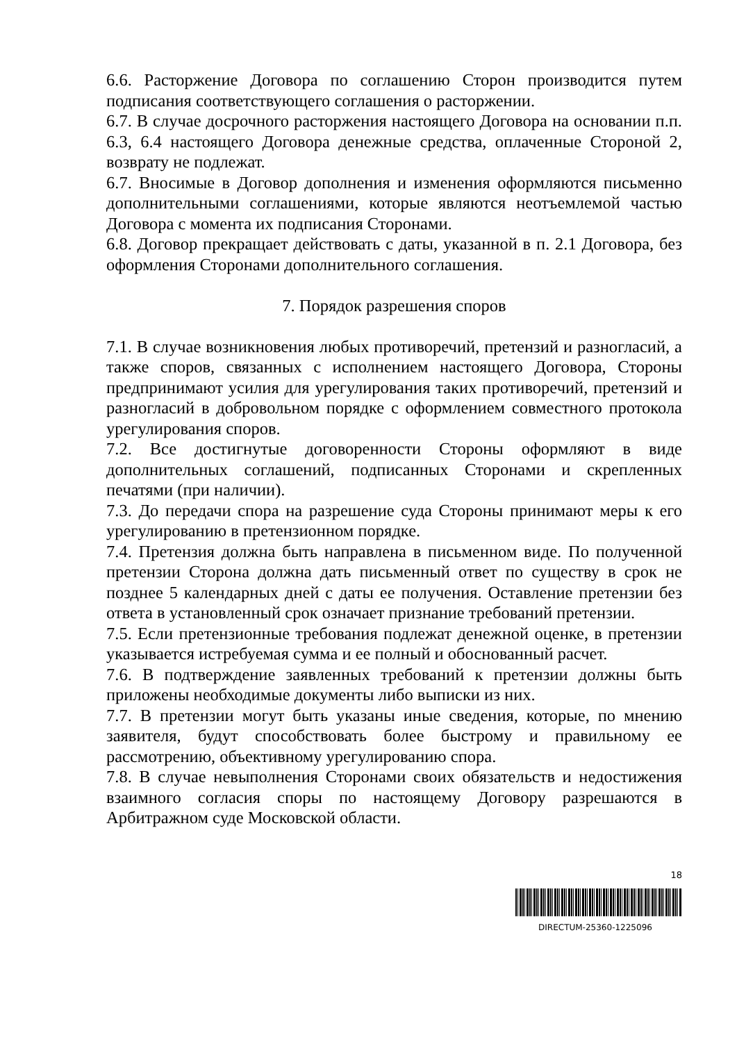6.6. Расторжение Договора по соглашению Сторон производится путем подписания соответствующего соглашения о расторжении.
6.7. В случае досрочного расторжения настоящего Договора на основании п.п. 6.3, 6.4 настоящего Договора денежные средства, оплаченные Стороной 2, возврату не подлежат.
6.7. Вносимые в Договор дополнения и изменения оформляются письменно дополнительными соглашениями, которые являются неотъемлемой частью Договора с момента их подписания Сторонами.
6.8. Договор прекращает действовать с даты, указанной в п. 2.1 Договора, без оформления Сторонами дополнительного соглашения.
7. Порядок разрешения споров
7.1. В случае возникновения любых противоречий, претензий и разногласий, а также споров, связанных с исполнением настоящего Договора, Стороны предпринимают усилия для урегулирования таких противоречий, претензий и разногласий в добровольном порядке с оформлением совместного протокола урегулирования споров.
7.2. Все достигнутые договоренности Стороны оформляют в виде дополнительных соглашений, подписанных Сторонами и скрепленных печатями (при наличии).
7.3. До передачи спора на разрешение суда Стороны принимают меры к его урегулированию в претензионном порядке.
7.4. Претензия должна быть направлена в письменном виде. По полученной претензии Сторона должна дать письменный ответ по существу в срок не позднее 5 календарных дней с даты ее получения. Оставление претензии без ответа в установленный срок означает признание требований претензии.
7.5. Если претензионные требования подлежат денежной оценке, в претензии указывается истребуемая сумма и ее полный и обоснованный расчет.
7.6. В подтверждение заявленных требований к претензии должны быть приложены необходимые документы либо выписки из них.
7.7. В претензии могут быть указаны иные сведения, которые, по мнению заявителя, будут способствовать более быстрому и правильному ее рассмотрению, объективному урегулированию спора.
7.8. В случае невыполнения Сторонами своих обязательств и недостижения взаимного согласия споры по настоящему Договору разрешаются в Арбитражном суде Московской области.
18
DIRECTUM-25360-1225096